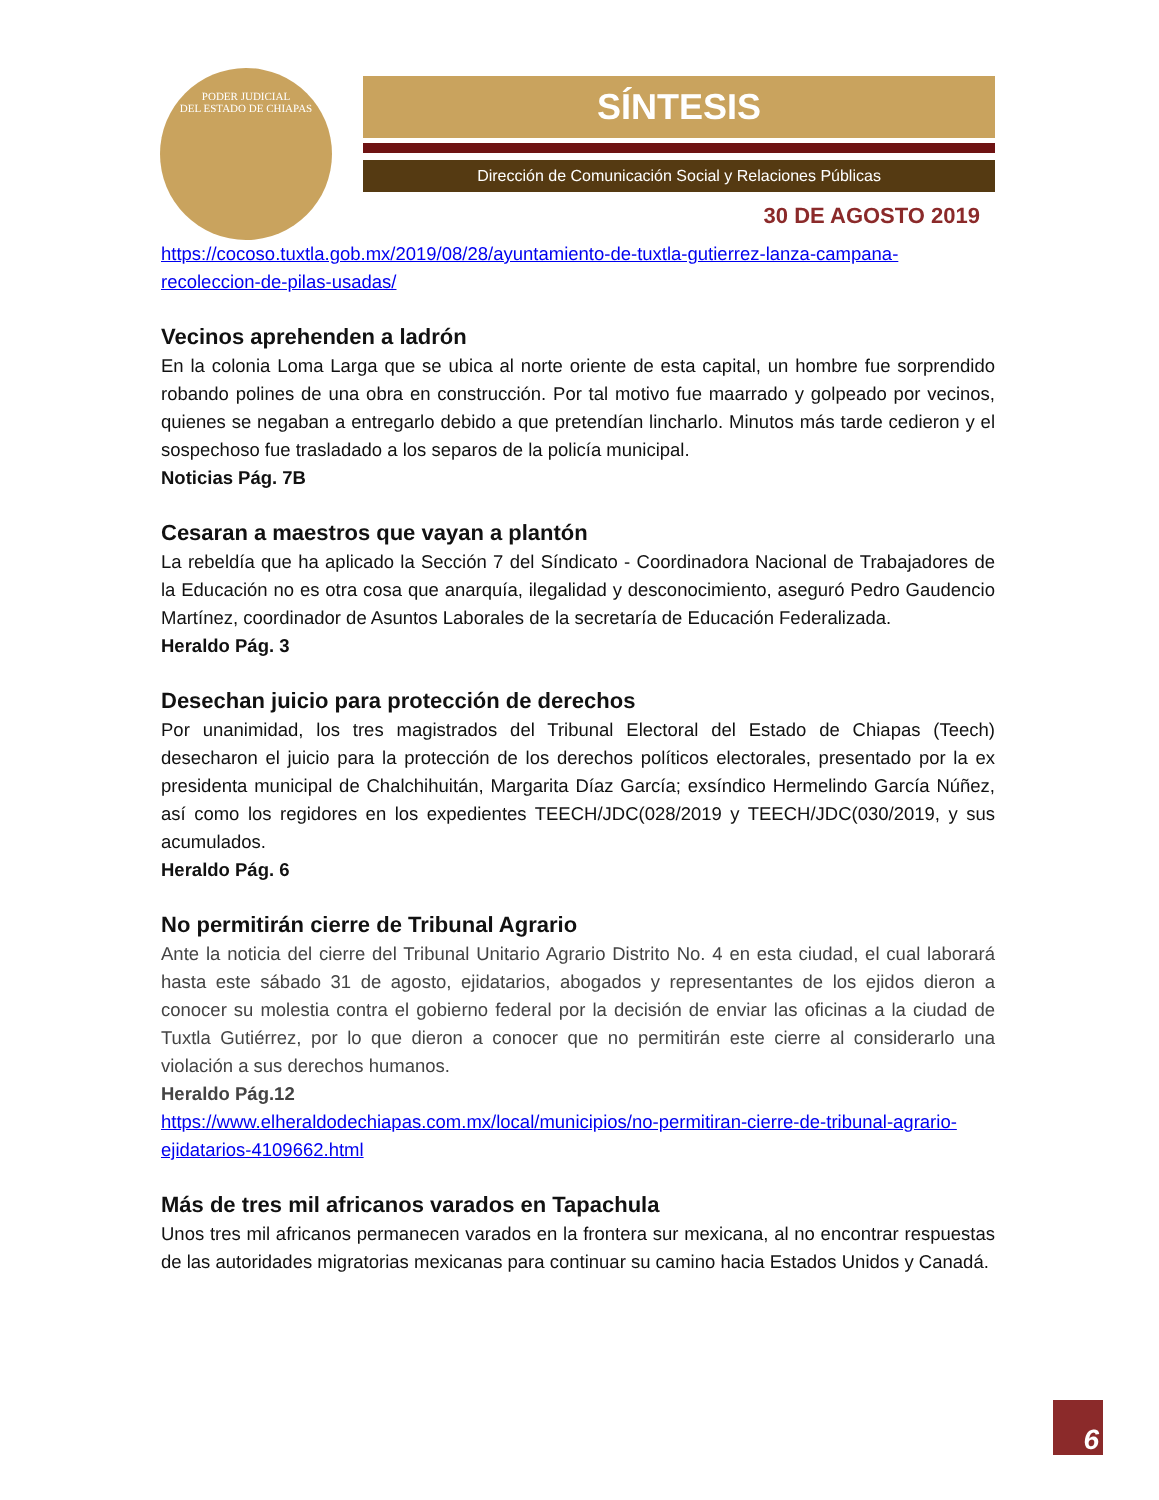PODER JUDICIAL
DEL ESTADO DE CHIAPAS
SÍNTESIS
Dirección de Comunicación Social y Relaciones Públicas
30 DE AGOSTO 2019
https://cocoso.tuxtla.gob.mx/2019/08/28/ayuntamiento-de-tuxtla-gutierrez-lanza-campana-recoleccion-de-pilas-usadas/
Vecinos aprehenden a ladrón
En la colonia Loma Larga que se ubica al norte oriente de esta capital, un hombre fue sorprendido robando polines de una obra en construcción. Por tal motivo fue maarrado y golpeado por vecinos, quienes se negaban a entregarlo debido a que pretendían lincharlo. Minutos más tarde cedieron y el sospechoso fue trasladado a los separos de la policía municipal.
Noticias Pág. 7B
Cesaran a maestros que vayan a plantón
La rebeldía que ha aplicado la Sección 7 del Síndicato - Coordinadora Nacional de Trabajadores de la Educación no es otra cosa que anarquía, ilegalidad y desconocimiento, aseguró Pedro Gaudencio Martínez, coordinador de Asuntos Laborales de la secretaría de Educación Federalizada.
Heraldo Pág. 3
Desechan juicio para protección de derechos
Por unanimidad, los tres magistrados del Tribunal Electoral del Estado de Chiapas (Teech) desecharon el juicio para la protección de los derechos políticos electorales, presentado por la ex presidenta municipal de Chalchihuitán, Margarita Díaz García; exsíndico Hermelindo García Núñez, así como los regidores en los expedientes TEECH/JDC(028/2019 y TEECH/JDC(030/2019, y sus acumulados.
Heraldo Pág. 6
No permitirán cierre de Tribunal Agrario
Ante la noticia del cierre del Tribunal Unitario Agrario Distrito No. 4 en esta ciudad, el cual laborará hasta este sábado 31 de agosto, ejidatarios, abogados y representantes de los ejidos dieron a conocer su molestia contra el gobierno federal por la decisión de enviar las oficinas a la ciudad de Tuxtla Gutiérrez, por lo que dieron a conocer que no permitirán este cierre al considerarlo una violación a sus derechos humanos.
Heraldo Pág.12
https://www.elheraldodechiapas.com.mx/local/municipios/no-permitiran-cierre-de-tribunal-agrario-ejidatarios-4109662.html
Más de tres mil africanos varados en Tapachula
Unos tres mil africanos permanecen varados en la frontera sur mexicana, al no encontrar respuestas de las autoridades migratorias mexicanas para continuar su camino hacia Estados Unidos y Canadá.
6